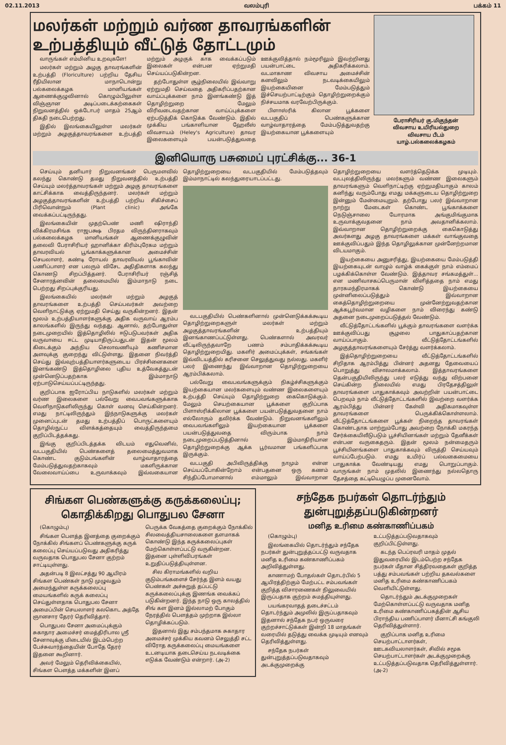02.11.2013 வலம்புரி பக்கம் 11
மலர்கள் மற்றும் வர்ண தாவரங்களின் உற்பத்தியும் வீட்டுத் தோட்டமும்
வாருங்கள் எம்மினிய உறவுகளே!
மலர்கள் மற்றும் அழகு தாவரங்களின் உற்பத்தி (Floriculture) பற்றிய தேசிய ரீதியிலான மாநாடொன்று பல்கலைக்கழக மானியங்கள் ஆணைக்குழுவினால் கொழும்பிலுள்ள விஞ்ஞான அடிப்படைக்கற்கைகள் நிறுவனத்தில் ஒக்டோபர் மாதம் 25ஆம் திகதி நடைபெற்றது.
இதில் இலங்கையிலுள்ள மலர்கள் மற்றும் அழகுத்தாவரங்களை உற்பத்தி மற்றும் அழகுக் காக வைக்கப்படும் இலைகள் என்பன ஏற்றுமதி செய்யப்படுகின்றன.
தற்போதுள்ள சூழ்நிலையில் இவ்வாறு ஏற்றுமதி செய்வதை அதிகரிப்பதற்கான வாய்ப்புக்களை நாம் இனங்கண்டு இத் தொழிற்றுறை மேலும் விரிவடைவதற்கான வாய்ப்புக்களை ஏற்படுத்திக் கொடுக்க வேண்டும். இதில் முக்கிய பங்காளியான ஹேலீஸ் விவசாயம் (Heley's Agriculture) தாவர இலைகளையும் பயன்படுத்துவதை ஊக்குவித்தால் நம்மூரிலும் இவற்றினது பயன்பாட்டை அதிகரிக்கலாம். வடமாகாண விவசாய அமைச்சின் கனவிலும் நடவடிக்கையிலும் இயற்கையினை மேம்படுத்தும் இச்செயற்பாட்டிற்கும் தொழிற்றுறைக்கும் நிச்சயமாக வரவேற்பிருக்கும்.
பிளாஸ்ரிக் கிலான பூக்களை வடபகுதிப் பெண்களுக்கான வாழ்வாதாரத்தை மேம்படுத்துவதற்கு இயற்கையான பூக்களையும்
பேராசிரியர் கு.மிகுந்தன்
விவசாய உயிரியல்துறை
விவசாய பீடம்
யாழ்.பல்கலைக்கழகம்
இனியொரு பசுமைப் புரட்சிக்கு... 36-1
செய்யும் தனியார் நிறுவனங்கள் பெருமளவில் கலந்து கொண்டு தமது நிறுவனத்தில் உற்பத்தி செய்யும் மலர்த்தாவரங்கள் மற்றும் அழகு தாவரங்களை காட்சிக்காக வைத்திருந்தனர். மலர்கள் மற்றும் அழகுத்தாவரங்களின் உற்பத்தி பற்றிய சிகிச்சைப் பிரிவொன்றும் (Plant clinic) அங்கே வைக்கப்பட்டிருந்தது.
இலங்கையின் முதற்பெண் மணி ஷிராந்தி விக்கிரமசிங்க ராஜபக்ஷ பிரதம விருந்தினராகவும் பல்கலைக்கழக மானியங்கள் ஆணைக்குழுவின் தலைவி பேராசிரியர் ஹானிக்கா கிரிம்புரேகம மற்றும் தாவரவியல் பூங்காக்களுக்கான அமைச்சின் செயலாளர், கண்டி ரோயல் தாவரவியல் பூங்காவின் பணிப்பாளர் என பலரும் விசேட அதிதிகளாக கலந்து கொணடு சிறப்பித்தனர். பேராசிரியர் ரஞ்சித் சேனாரத்னவின் தலைமையில் இம்மாநாடு நடை பெற்றது சிறப்புக்குரியது.
இலங்கையில் மலர்கள் மற்றும் அழகுத் தாவரங்களை உற்பத்தி செய்பவர்கள் அவற்றை வெளிநாட்டுக்கு ஏற்றுமதி செய்து வருகின்றனர். இதன் மூலம் உற்பத்தியாளர்களுக்கு அதிக வருவாய் ஆரம்ப காலங்களில் இருந்து வந்தது. ஆனால், தற்போதுள்ள நடைமுறையில் இத்தொழிலில் ஈடுபடுபவர்கள் அதிக வருவாயை ஈட்ட முடியாதிருப்பதுடன் இதன் மூலம் கிடைக்கும் அந்நிய செலாவணியும் கணிசமான அளவுக்கு குறைந்து விட்டுள்ளது. இதனை நிவர்த்தி செய்து இவ்வுற்பத்தியாளர்களுடைய பிரச்சினைகளை இனங்கண்டு இத்தொழிலை புதிய உத்வேகத்துடன் முன்னெடுப்பதற்காக இம்மாநாடு ஏற்பாடுசெய்யப்பட்டிருந்தது.
குறிப்பாக ஐரோப்பிய நாடுகளில் மலர்கள் மற்றும் வர்ண இலைகளை பல்வேறு வைபவங்களுக்காக வெளிநாடுகளிலிருந்து கொள் வனவு செய்கின்றனர். எமது நாட்டிலிருந்தும் இந்நாடுகளுக்கு மலர்கள் முனைப்புடன் தமது உற்பத்திப் பொருட்களையும் தொழில்நுட்ப விளக்கத்தையும் வைத்திருந்தமை குறிப்பிடத்தக்கது.
இங்கு குறிப்பிடத்தக்க விடயம் எதுவெனில், வடபகுதியில் பெண்களைத் தலைமைத்துவமாக கொண்ட குடும்பங்களின் வாழ்வாதாரத்தை மேம்படுத்துவதற்காகவும் மகளிருக்கான வேலைவாய்ப்பை உருவாக்கவும் இவ்வகையான தொழிற்றுறையை வடபகுதியில் மேம்படுத்தவும் இம்மாநாட்டில் கலந்துரையாடப்பட்டது.
வடபகுதியில் பெண்களினால் முன்னெடுக்கக்கூடிய தொழிற்றுறைகளுள் மலர்கள் மற்றும் அழகுத்தாவரங்களின் உற்பத்தியும் இனங்காணப்பட்டுள்ளது. பெண்களால் அவரவர் வீட்டிலிருந்தவாறே பணம் சம்பாதிக்கக்கூடிய தொழிற்றுறையிது. மகளிர் அமைப்புக்கள், சங்கங்கள் இவ்விடயத்தில் கரிசனை செலுத்துவது நல்லது. மகளிர் பலர் இணைந்து இவ்வாறான தொழிற்றுறையை ஆரம்பிக்கலாம்.
பல்வேறு வைபவங்களுக்கும் நிகழ்ச்சிகளுக்கும் இயற்கையான மலர்களையும் வண்ண இலைகளையும் உற்பத்தி செய்யும் தொழிற்றுறை கைகொடுக்கும். மேலும் செயற்கையான பூக்களை குறிப்பாக பிளாஸ்ரிக்கிலான பூக்களை பயன்படுத்துவதனை நாம் எல்லோரும் தவிர்க்க வேண்டும். நிறுவனங்களிலும் வைபவங்களிலும் இயற்கையான பூக்களை பயன்படுத்துவதை விரும்பாக நாம் நடைமுறைப்படுத்தினால் இம்மாதிரியான தொழிற்றுறைக்கு ஆக்க பூர்வமான பங்களிப்பாக இருக்கும்.
வடபகுதி அபிவிருத்திக்கு நாமும் என்ன செய்யப்போகின்றோம் என்பதனை ஒரு கணம் சிந்திப்போமானால் எம்மாலும் இவ்வாறான தொழிற்றுறையை வளர்த்தெடுக்க முடியும். வடபுலத்திலிருந்து மலர்களும் வண்ண இலைகளும் தாவரங்களும் வெளிநாட்டிற்கு ஏற்றுமதியாகும் காலம் கனிந்து வரும்போது எமது மக்களுடைய தொழிற்றுறை இன்னும் மேன்மையுறும். தற்போது பலர் இவ்வாறான நாற்று மேடைகள் கொண்ட பூங்காக்களை நெடுஞ்சாலை யோரமாக அங்குமிங்குமாக உருவாக்குவதனை நாம் அவதானிக்கலாம். இவ்வாறான தொழிற்றுறைக்கு கைகொடுத்து அவர்களது அழகு தாவரங்களை மக்கள் வாங்குவதை ஊக்குவிப்பதும் இந்த தொழிலுக்கான முன்னேற்றமான விடயமாகும்.
இயற்கையை அனுசரித்து, இயற்கையை மேம்படுத்தி இயற்கையுடன் வாழும் வாழ்க் கைக்குள் நாம் எம்மைப் பழக்கிக்கொள்ள வேண்டும். இத்தாவர சங்கமத்துள்... என மணிவாசகப்பெருமான் விளித்ததை நாம் எமது தாரகமந்திரமாகக் கொண்டு இயற்கையை முன்னிலைப்படுத்தும் இவ்வாறான கைத்தொழிற்றுறையை முன்னேற்றுவதற்கான ஆக்கபூர்வமான வழிகளை நாம் விரைந்து கண்டு அதனை நடைமுறைப்படுத்தல் வேண்டும்.
வீட்டுத்தோட்டங்களில் பூக்கும் தாவரங்களை வளர்க்க ஊக்குவிப்பது சூழலை பாதுகாப்பதற்கான வாய்ப்பாகும். வீட்டுத்தோட்டங்களில் அழகுத்தாவரங்களையும் சேர்த்து வளர்க்கலாம்.
இத்தொழிற்றுறையை வீட்டுத்தோட்டங்களில் சிறிதாக ஆரம்பித்து பின்னர் அதனது தேவையைப் பொறுத்து விசாலமாக்கலாம். இத்தாவரங்களை தென்பகுதியிலிருந்து பலர் எடுத்து வந்து விற்பனை செய்கின்ற நிலையில் எமது பிரதேசத்திலுள் தாவரங்களை பாதுகாக்கவும் அவற்றின் பயன்பாட்டை பெறவும் நாம் வீட்டுத்தோட்டங்களில் இவற்றை வளர்க்க ஆரம்பித்து பின்னர் கேள்வி அதிகமாகவுள்ள தாவரங்களை பெருக்கிக்கொள்ளலாம். வீட்டுத்தோட்டங்களை பூக்கள் நிறைந்த தாவரங்கள் கொண்டதாக மாற்றும்போது அவற்றை நோக்கி மகரந்த சேர்க்கையிலீடுபடும் பூச்சியினங்கள் மற்றும் தேனீக்கள் என்பன வருகைதரும். இதன் மூலம் நன்மைதரும் பூச்சியினங்களை பாதுகாக்கவும் விருத்தி செய்யவும் வாய்ப்பேற்படும். எமது உயிர்ப் பல்வகைமையை பாதுகாக்க வேண்டியது எமது பொறுப்பாகும். வாருங்கள் நாம் முதலில் இணைந்து நல்லதொரு தேசத்தை கட்டியெழுப்ப முனைவோம்.
சிங்கள பெண்களுக்கு கருக்கலைப்பு; கொதிக்கிறது பொதுபல சேனா
(கொழும்பு)
சிங்கள பௌத்த இனத்தை குறைக்கும் நோக்கில் சிங்களப் பெண்களுக்கு கருக் கலைப்பு செய்யப்படுவது அதிகரித்து வருவதாக பொதுபல சேனா குற்றம் சாட்டியுள்ளது.
அதன்படி 8 இலட்சத்து 90 ஆயிரம் சிங்கள பெண்கள் நாடு முழுவதும் அமைந்துள்ள கருக்கலைப்பு மையங்களில் கருக் கலைப்பு செய்துள்ளதாக பொதுபல சேனா அமைப்பின் செயலாளர் கலகொட அத்தே ஞானசார தேரர் தெரிவித்தார்.
பொதுபல சேனா அமைப்புக்கும் சுகாதார அமைச்சர் மைத்திரிபால ஸ்ரீ சேனாவுக்கு மிடையில் இடம்பெற்ற பேச்சுவார்த்தையின் போதே தேரர் இதனை கூறினார்.
அவர் மேலும் தெரிவிக்கையில், சிங்கள பௌத்த மக்களின் இனப் பெருக்க வேகத்தை குறைக்கும் நோக்கில் சிலவைத்தியசாலைகளை தளமாகக் கொண்டு இந்த கருக்கலைப்புகள் மேற்கொள்ளப்பட்டு வருகின்றன. இதனை புள்ளிவிபரங்கள் உறுதிப்படுத்தியுள்ளன.
சில கிராமங்களில் வறிய குடும்பங்களைச் சேர்ந்த இளம் வயது பெண்கள் அச்சுறுத் தப்பட்டு கருக்கலைப்புக்கு இணங்க வைக்கப் படுகின்றனர். இந்த நாடு ஒரு காலத்தில் சிங் கள இனம் இல்லாமற் போகும் நேரத்தில் பௌத்தம் முற்றாக இல்லா தொழிக்கப்படும்.
இதனால் இது சம்பந்தமாக சுகாதார அமைச்சர் முக்கிய கவனம் செலுத்தி சட்ட விரோத கருக்கலைப்பு மையங்களை உடனடியாக தடைசெய்ய நடவடிக்கை எடுக்க வேண்டும் என்றார். (அ-2)
சந்தேக நபர்கள் தொடர்ந்தும் துன்புறுத்தப்படுகின்றனர்
மனித உரிமை கண்காணிப்பகம்
(கொழும்பு)
இலங்கையில் தொடர்ந்தும் சந்தேக நபர்கள் துன்புறுத்தப்பட்டு வருவதாக மனித உரிமை கண்காணிப்பகம் அறிவித்துள்ளது.
காணாமற் போதல்கள் தொடர்பில் 5 ஆயிரத்திற்கும் மேற்பட்ட சம்பவங்கள் குறித்த விசாரணைகள் நிலுவையில் இருப்பதாக குற்றம் சுமத்தியுள்ளது.
பயங்கரவாதத் தடைச்சட்டம் தொடர்ந்தும் அமுலில் இருப்பதாகவும் இதனால் சந்தேக நபர் ஒருவரை குற்றச்சாட்டுக்கள் இன்றி 18 மாதங்கள் வரையில் தடுத்து வைக்க முடியும் எனவும் தெரிவித்துள்ளது.
சந்தேக நபர்கள் துன்புறுத்தப்படுவதாகவும் அடக்குமுறைக்கு உட்படுத்தப்படுவதாகவும் குறிப்பிட்டுள்ளது.
கடந்த பெப்ரவரி மாதம் முதல் இதுவரையில் இடம்பெற்ற சந்தேக நபர்கள் மீதான சித்திரவதைகள் குறித்த பத்து சம்பவங்கள் பற்றிய தகவல்களை மனித உரிமை கண்காணிப்பகம் வெளியிட்டுள்ளது.
தொடர்ந்தும் அடக்குமுறைகள் மேற்கொள்ளப்பட்டு வருவதாக மனித உரிமை கண்காணிப்பகத்தின் ஆசிய பிராந்திய பணிப்பாளர் மீனாட்சி கங்குலி தெரிவித்துள்ளார்.
குறிப்பாக மனித உரிமை செயற்பாட்டாளர்கள், ஊடகவியலாளர்கள், சிவில் சமூக செயற்பாட்டாளர்கள் அடக்குமுறைக்கு உட்படுத்தப்படுவதாக தெரிவித்துள்ளார். (அ-2)